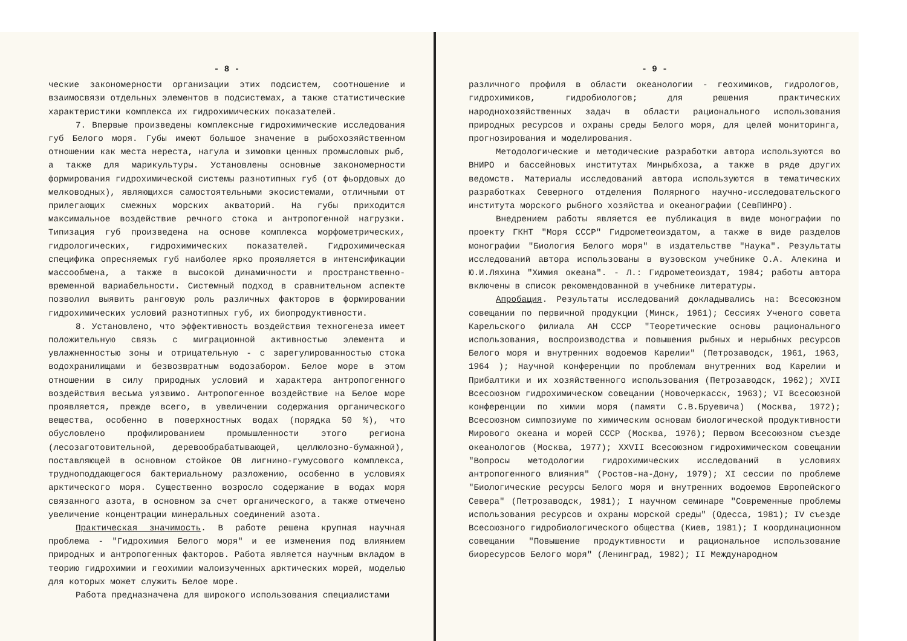- 8 -
ческие закономерности организации этих подсистем, соотношение и взаимосвязи отдельных элементов в подсистемах, а также статистические характеристики комплекса их гидрохимических показателей.
7. Впервые произведены комплексные гидрохимические исследования губ Белого моря. Губы имеют большое значение в рыбохозяйственном отношении как места нереста, нагула и зимовки ценных промысловых рыб, а также для марикультуры. Установлены основные закономерности формирования гидрохимической системы разнотипных губ (от фьордовых до мелководных), являющихся самостоятельными экосистемами, отличными от прилегающих смежных морских акваторий. На губы приходится максимальное воздействие речного стока и антропогенной нагрузки. Типизация губ произведена на основе комплекса морфометрических, гидрологических, гидрохимических показателей. Гидрохимическая специфика опресняемых губ наиболее ярко проявляется в интенсификации массообмена, а также в высокой динамичности и пространственно-временной вариабельности. Системный подход в сравнительном аспекте позволил выявить ранговую роль различных факторов в формировании гидрохимических условий разнотипных губ, их биопродуктивности.
8. Установлено, что эффективность воздействия техногенеза имеет положительную связь с миграционной активностью элемента и увлажненностью зоны и отрицательную - с зарегулированностью стока водохранилищами и безвозвратным водозабором. Белое море в этом отношении в силу природных условий и характера антропогенного воздействия весьма уязвимо. Антропогенное воздействие на Белое море проявляется, прежде всего, в увеличении содержания органического вещества, особенно в поверхностных водах (порядка 50 %), что обусловлено профилированием промышленности этого региона (лесозаготовительной, деревообрабатывающей, целлюлозно-бумажной), поставляющей в основном стойкое ОВ лигнино-гумусового комплекса, трудноподдающегося бактериальному разложению, особенно в условиях арктического моря. Существенно возросло содержание в водах моря связанного азота, в основном за счет органического, а также отмечено увеличение концентрации минеральных соединений азота.
Практическая значимость. В работе решена крупная научная проблема - "Гидрохимия Белого моря" и ее изменения под влиянием природных и антропогенных факторов. Работа является научным вкладом в теорию гидрохимии и геохимии малоизученных арктических морей, моделью для которых может служить Белое море.
Работа предназначена для широкого использования специалистами
- 9 -
различного профиля в области океанологии - геохимиков, гидрологов, гидрохимиков, гидробиологов; для решения практических народнохозяйственных задач в области рационального использования природных ресурсов и охраны среды Белого моря, для целей мониторинга, прогнозирования и моделирования.
Методологические и методические разработки автора используются во ВНИРО и бассейновых институтах Минрыбхоза, а также в ряде других ведомств. Материалы исследований автора используются в тематических разработках Северного отделения Полярного научно-исследовательского института морского рыбного хозяйства и океанографии (СевПИНРО).
Внедрением работы является ее публикация в виде монографии по проекту ГКНТ "Моря СССР" Гидрометеоиздатом, а также в виде разделов монографии "Биология Белого моря" в издательстве "Наука". Результаты исследований автора использованы в вузовском учебнике О.А. Алекина и Ю.И.Ляхина "Химия океана". - Л.: Гидрометеоиздат, 1984; работы автора включены в список рекомендованной в учебнике литературы.
Апробация. Результаты исследований докладывались на: Всесоюзном совещании по первичной продукции (Минск, 1961); Сессиях Ученого совета Карельского филиала АН СССР "Теоретические основы рационального использования, воспроизводства и повышения рыбных и нерыбных ресурсов Белого моря и внутренних водоемов Карелии" (Петрозаводск, 1961, 1963, 1964 ); Научной конференции по проблемам внутренних вод Карелии и Прибалтики и их хозяйственного использования (Петрозаводск, 1962); XVII Всесоюзном гидрохимическом совещании (Новочеркасск, 1963); VI Всесоюзной конференции по химии моря (памяти С.В.Бруевича) (Москва, 1972); Всесоюзном симпозиуме по химическим основам биологической продуктивности Мирового океана и морей СССР (Москва, 1976); Первом Всесоюзном съезде океанологов (Москва, 1977); XXVII Всесоюзном гидрохимическом совещании "Вопросы методологии гидрохимических исследований в условиях антропогенного влияния" (Ростов-на-Дону, 1979); XI сессии по проблеме "Биологические ресурсы Белого моря и внутренних водоемов Европейского Севера" (Петрозаводск, 1981); I научном семинаре "Современные проблемы использования ресурсов и охраны морской среды" (Одесса, 1981); IV съезде Всесоюзного гидробиологического общества (Киев, 1981); I координационном совещании "Повышение продуктивности и рациональное использование биоресурсов Белого моря" (Ленинград, 1982); II Международном